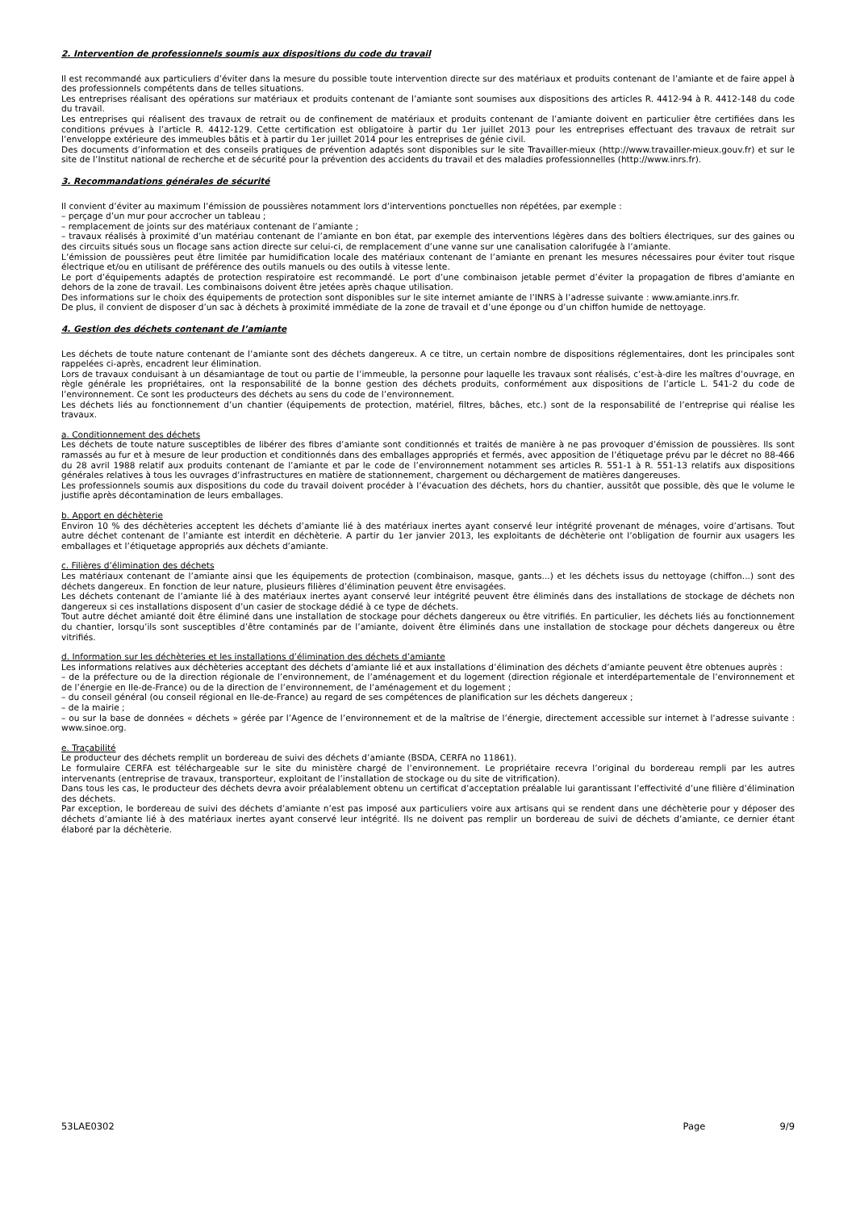2. Intervention de professionnels soumis aux dispositions du code du travail
Il est recommandé aux particuliers d’éviter dans la mesure du possible toute intervention directe sur des matériaux et produits contenant de l’amiante et de faire appel à des professionnels compétents dans de telles situations.
Les entreprises réalisant des opérations sur matériaux et produits contenant de l’amiante sont soumises aux dispositions des articles R. 4412-94 à R. 4412-148 du code du travail.
Les entreprises qui réalisent des travaux de retrait ou de confinement de matériaux et produits contenant de l’amiante doivent en particulier être certifiées dans les conditions prévues à l’article R. 4412-129. Cette certification est obligatoire à partir du 1er juillet 2013 pour les entreprises effectuant des travaux de retrait sur l’enveloppe extérieure des immeubles bâtis et à partir du 1er juillet 2014 pour les entreprises de génie civil.
Des documents d’information et des conseils pratiques de prévention adaptés sont disponibles sur le site Travailler-mieux (http://www.travailler-mieux.gouv.fr) et sur le site de l’Institut national de recherche et de sécurité pour la prévention des accidents du travail et des maladies professionnelles (http://www.inrs.fr).
3. Recommandations générales de sécurité
Il convient d’éviter au maximum l’émission de poussières notamment lors d’interventions ponctuelles non répétées, par exemple :
– perçage d’un mur pour accrocher un tableau ;
– remplacement de joints sur des matériaux contenant de l’amiante ;
– travaux réalisés à proximité d’un matériau contenant de l’amiante en bon état, par exemple des interventions légères dans des boîtiers électriques, sur des gaines ou des circuits situés sous un flocage sans action directe sur celui-ci, de remplacement d’une vanne sur une canalisation calorifugée à l’amiante.
L’émission de poussières peut être limitée par humidification locale des matériaux contenant de l’amiante en prenant les mesures nécessaires pour éviter tout risque électrique et/ou en utilisant de préférence des outils manuels ou des outils à vitesse lente.
Le port d’équipements adaptés de protection respiratoire est recommandé. Le port d’une combinaison jetable permet d’éviter la propagation de fibres d’amiante en dehors de la zone de travail. Les combinaisons doivent être jetées après chaque utilisation.
Des informations sur le choix des équipements de protection sont disponibles sur le site internet amiante de l’INRS à l’adresse suivante : www.amiante.inrs.fr.
De plus, il convient de disposer d’un sac à déchets à proximité immédiate de la zone de travail et d’une éponge ou d’un chiffon humide de nettoyage.
4. Gestion des déchets contenant de l’amiante
Les déchets de toute nature contenant de l’amiante sont des déchets dangereux. A ce titre, un certain nombre de dispositions réglementaires, dont les principales sont rappelées ci-après, encadrent leur élimination.
Lors de travaux conduisant à un désamiantage de tout ou partie de l’immeuble, la personne pour laquelle les travaux sont réalisés, c’est-à-dire les maîtres d’ouvrage, en règle générale les propriétaires, ont la responsabilité de la bonne gestion des déchets produits, conformément aux dispositions de l’article L. 541-2 du code de l’environnement. Ce sont les producteurs des déchets au sens du code de l’environnement.
Les déchets liés au fonctionnement d’un chantier (équipements de protection, matériel, filtres, bâches, etc.) sont de la responsabilité de l’entreprise qui réalise les travaux.
a. Conditionnement des déchets
Les déchets de toute nature susceptibles de libérer des fibres d’amiante sont conditionnés et traités de manière à ne pas provoquer d’émission de poussières. Ils sont ramassés au fur et à mesure de leur production et conditionnés dans des emballages appropriés et fermés, avec apposition de l’étiquetage prévu par le décret no 88-466 du 28 avril 1988 relatif aux produits contenant de l’amiante et par le code de l’environnement notamment ses articles R. 551-1 à R. 551-13 relatifs aux dispositions générales relatives à tous les ouvrages d’infrastructures en matière de stationnement, chargement ou déchargement de matières dangereuses.
Les professionnels soumis aux dispositions du code du travail doivent procéder à l’évacuation des déchets, hors du chantier, aussitôt que possible, dès que le volume le justifie après décontamination de leurs emballages.
b. Apport en déchèterie
Environ 10 % des déchèteries acceptent les déchets d’amiante lié à des matériaux inertes ayant conservé leur intégrité provenant de ménages, voire d’artisans. Tout autre déchet contenant de l’amiante est interdit en déchèterie. A partir du 1er janvier 2013, les exploitants de déchèterie ont l’obligation de fournir aux usagers les emballages et l’étiquetage appropriés aux déchets d’amiante.
c. Filières d’élimination des déchets
Les matériaux contenant de l’amiante ainsi que les équipements de protection (combinaison, masque, gants...) et les déchets issus du nettoyage (chiffon...) sont des déchets dangereux. En fonction de leur nature, plusieurs filières d’élimination peuvent être envisagées.
Les déchets contenant de l’amiante lié à des matériaux inertes ayant conservé leur intégrité peuvent être éliminés dans des installations de stockage de déchets non dangereux si ces installations disposent d’un casier de stockage dédié à ce type de déchets.
Tout autre déchet amianté doit être éliminé dans une installation de stockage pour déchets dangereux ou être vitrifiés. En particulier, les déchets liés au fonctionnement du chantier, lorsqu’ils sont susceptibles d’être contaminés par de l’amiante, doivent être éliminés dans une installation de stockage pour déchets dangereux ou être vitrifiés.
d. Information sur les déchèteries et les installations d’élimination des déchets d’amiante
Les informations relatives aux déchèteries acceptant des déchets d’amiante lié et aux installations d’élimination des déchets d’amiante peuvent être obtenues auprès :
– de la préfecture ou de la direction régionale de l’environnement, de l’aménagement et du logement (direction régionale et interdépartementale de l’environnement et de l’énergie en Ile-de-France) ou de la direction de l’environnement, de l’aménagement et du logement ;
– du conseil général (ou conseil régional en Ile-de-France) au regard de ses compétences de planification sur les déchets dangereux ;
– de la mairie ;
– ou sur la base de données « déchets » gérée par l’Agence de l’environnement et de la maîtrise de l’énergie, directement accessible sur internet à l’adresse suivante : www.sinoe.org.
e. Traçabilité
Le producteur des déchets remplit un bordereau de suivi des déchets d’amiante (BSDA, CERFA no 11861).
Le formulaire CERFA est téléchargeable sur le site du ministère chargé de l’environnement. Le propriétaire recevra l’original du bordereau rempli par les autres intervenants (entreprise de travaux, transporteur, exploitant de l’installation de stockage ou du site de vitrification).
Dans tous les cas, le producteur des déchets devra avoir préalablement obtenu un certificat d’acceptation préalable lui garantissant l’effectivité d’une filière d’élimination des déchets.
Par exception, le bordereau de suivi des déchets d’amiante n’est pas imposé aux particuliers voire aux artisans qui se rendent dans une déchèterie pour y déposer des déchets d’amiante lié à des matériaux inertes ayant conservé leur intégrité. Ils ne doivent pas remplir un bordereau de suivi de déchets d’amiante, ce dernier étant élaboré par la déchèterie.
53LAE0302 Page 9/9